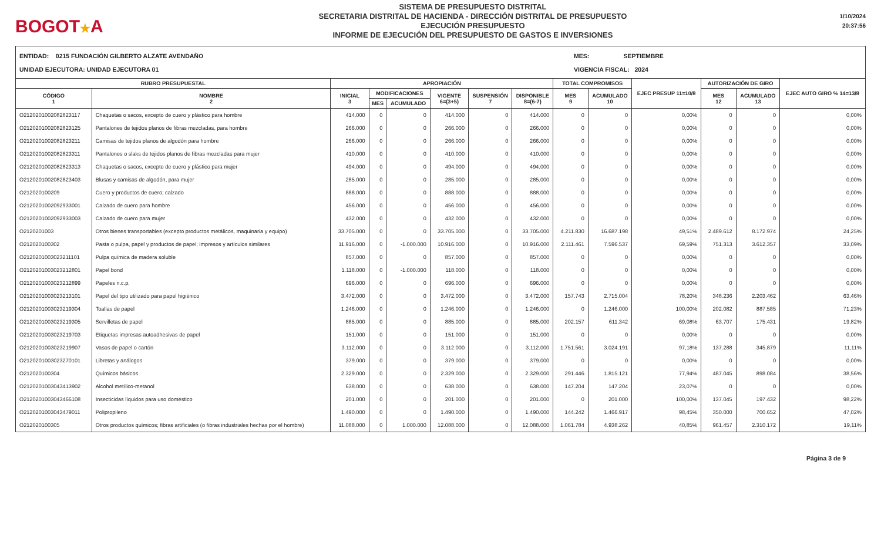BOGOT★A
SISTEMA DE PRESUPUESTO DISTRITAL
SECRETARIA DISTRITAL DE HACIENDA - DIRECCIÓN DISTRITAL DE PRESUPUESTO
EJECUCIÓN PRESUPUESTO
INFORME DE EJECUCIÓN DEL PRESUPUESTO DE GASTOS E INVERSIONES
1/10/2024
20:37:56
ENTIDAD: 0215 FUNDACIÓN GILBERTO ALZATE AVENDAÑO MES: SEPTIEMBRE
UNIDAD EJECUTORA: UNIDAD EJECUTORA 01 VIGENCIA FISCAL: 2024
| RUBRO PRESUPUESTAL | | APROPIACIÓN | | | | | | TOTAL COMPROMISOS | | EJEC PRESUP 11=10/8 | AUTORIZACIÓN DE GIRO | | EJEC AUTO GIRO % 14=13/8 |
| --- | --- | --- | --- | --- | --- | --- | --- | --- | --- | --- | --- | --- | --- |
| CÓDIGO 1 | NOMBRE 2 | INICIAL 3 | MODIFICACIONES | | VIGENTE 6=(3+5) | SUSPENSIÓN 7 | DISPONIBLE 8=(6-7) | MES 9 | ACUMULADO 10 | | MES 12 | ACUMULADO 13 | |
| | | | MES | ACUMULADO | | | | | | | | | |
| O2120201002082823117 | Chaquetas o sacos, excepto de cuero y plástico para hombre | 414.000 | 0 | 0 | 414.000 | 0 | 414.000 | 0 | 0 | 0,00% | 0 | 0 | 0,00% |
| O2120201002082823125 | Pantalones de tejidos planos de fibras mezcladas, para hombre | 266.000 | 0 | 0 | 266.000 | 0 | 266.000 | 0 | 0 | 0,00% | 0 | 0 | 0,00% |
| O2120201002082823211 | Camisas de tejidos planos de algodón para hombre | 266.000 | 0 | 0 | 266.000 | 0 | 266.000 | 0 | 0 | 0,00% | 0 | 0 | 0,00% |
| O2120201002082823311 | Pantalones o slaks de tejidos planos de fibras mezcladas para mujer | 410.000 | 0 | 0 | 410.000 | 0 | 410.000 | 0 | 0 | 0,00% | 0 | 0 | 0,00% |
| O2120201002082823313 | Chaquetas o sacos, excepto de cuero y plástico para mujer | 494.000 | 0 | 0 | 494.000 | 0 | 494.000 | 0 | 0 | 0,00% | 0 | 0 | 0,00% |
| O2120201002082823403 | Blusas y camisas de algodón, para mujer | 285.000 | 0 | 0 | 285.000 | 0 | 285.000 | 0 | 0 | 0,00% | 0 | 0 | 0,00% |
| O212020100209 | Cuero y productos de cuero; calzado | 888.000 | 0 | 0 | 888.000 | 0 | 888.000 | 0 | 0 | 0,00% | 0 | 0 | 0,00% |
| O2120201002092933001 | Calzado de cuero para hombre | 456.000 | 0 | 0 | 456.000 | 0 | 456.000 | 0 | 0 | 0,00% | 0 | 0 | 0,00% |
| O2120201002092933003 | Calzado de cuero para mujer | 432.000 | 0 | 0 | 432.000 | 0 | 432.000 | 0 | 0 | 0,00% | 0 | 0 | 0,00% |
| O2120201003 | Otros bienes transportables (excepto productos metálicos, maquinaria y equipo) | 33.705.000 | 0 | 0 | 33.705.000 | 0 | 33.705.000 | 4.211.830 | 16.687.198 | 49,51% | 2.489.612 | 8.172.974 | 24,25% |
| O212020100302 | Pasta o pulpa, papel y productos de papel; impresos y artículos similares | 11.916.000 | 0 | -1.000.000 | 10.916.000 | 0 | 10.916.000 | 2.111.461 | 7.596.537 | 69,59% | 751.313 | 3.612.357 | 33,09% |
| O2120201003023211101 | Pulpa química de madera soluble | 857.000 | 0 | 0 | 857.000 | 0 | 857.000 | 0 | 0 | 0,00% | 0 | 0 | 0,00% |
| O2120201003023212801 | Papel bond | 1.118.000 | 0 | -1.000.000 | 118.000 | 0 | 118.000 | 0 | 0 | 0,00% | 0 | 0 | 0,00% |
| O2120201003023212899 | Papeles n.c.p. | 696.000 | 0 | 0 | 696.000 | 0 | 696.000 | 0 | 0 | 0,00% | 0 | 0 | 0,00% |
| O2120201003023213101 | Papel del tipo utilizado para papel higiénico | 3.472.000 | 0 | 0 | 3.472.000 | 0 | 3.472.000 | 157.743 | 2.715.004 | 78,20% | 348.236 | 2.203.462 | 63,46% |
| O2120201003023219304 | Toallas de papel | 1.246.000 | 0 | 0 | 1.246.000 | 0 | 1.246.000 | 0 | 1.246.000 | 100,00% | 202.082 | 887.585 | 71,23% |
| O2120201003023219305 | Servilletas de papel | 885.000 | 0 | 0 | 885.000 | 0 | 885.000 | 202.157 | 611.342 | 69,08% | 63.707 | 175.431 | 19,82% |
| O2120201003023219703 | Etiquetas impresas autoadhesivas de papel | 151.000 | 0 | 0 | 151.000 | 0 | 151.000 | 0 | 0 | 0,00% | 0 | 0 | 0,00% |
| O2120201003023219907 | Vasos de papel o cartón | 3.112.000 | 0 | 0 | 3.112.000 | 0 | 3.112.000 | 1.751.561 | 3.024.191 | 97,18% | 137.288 | 345.879 | 11,11% |
| O2120201003023270101 | Libretas y análogos | 379.000 | 0 | 0 | 379.000 | 0 | 379.000 | 0 | 0 | 0,00% | 0 | 0 | 0,00% |
| O212020100304 | Químicos básicos | 2.329.000 | 0 | 0 | 2.329.000 | 0 | 2.329.000 | 291.446 | 1.815.121 | 77,94% | 487.045 | 898.084 | 38,56% |
| O2120201003043413902 | Alcohol metílico-metanol | 638.000 | 0 | 0 | 638.000 | 0 | 638.000 | 147.204 | 147.204 | 23,07% | 0 | 0 | 0,00% |
| O2120201003043466108 | Insecticidas líquidos para uso doméstico | 201.000 | 0 | 0 | 201.000 | 0 | 201.000 | 0 | 201.000 | 100,00% | 137.045 | 197.432 | 98,22% |
| O2120201003043479011 | Polipropileno | 1.490.000 | 0 | 0 | 1.490.000 | 0 | 1.490.000 | 144.242 | 1.466.917 | 98,45% | 350.000 | 700.652 | 47,02% |
| O212020100305 | Otros productos químicos; fibras artificiales (o fibras industriales hechas por el hombre) | 11.088.000 | 0 | 1.000.000 | 12.088.000 | 0 | 12.088.000 | 1.061.784 | 4.938.262 | 40,85% | 961.457 | 2.310.172 | 19,11% |
Página 3 de 9